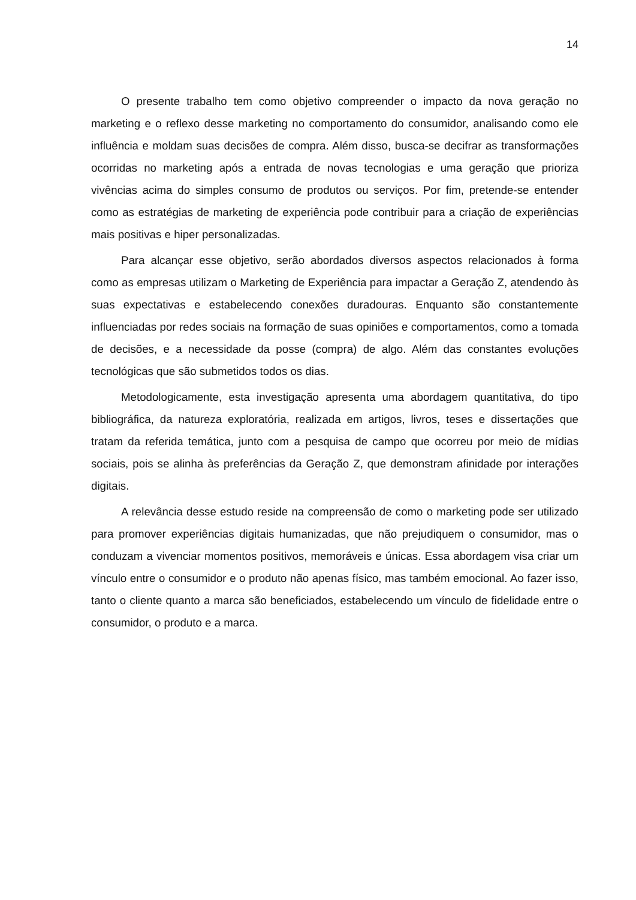14
O presente trabalho tem como objetivo compreender o impacto da nova geração no marketing e o reflexo desse marketing no comportamento do consumidor, analisando como ele influência e moldam suas decisões de compra. Além disso, busca-se decifrar as transformações ocorridas no marketing após a entrada de novas tecnologias e uma geração que prioriza vivências acima do simples consumo de produtos ou serviços. Por fim, pretende-se entender como as estratégias de marketing de experiência pode contribuir para a criação de experiências mais positivas e hiper personalizadas.
Para alcançar esse objetivo, serão abordados diversos aspectos relacionados à forma como as empresas utilizam o Marketing de Experiência para impactar a Geração Z, atendendo às suas expectativas e estabelecendo conexões duradouras. Enquanto são constantemente influenciadas por redes sociais na formação de suas opiniões e comportamentos, como a tomada de decisões, e a necessidade da posse (compra) de algo. Além das constantes evoluções tecnológicas que são submetidos todos os dias.
Metodologicamente, esta investigação apresenta uma abordagem quantitativa, do tipo bibliográfica, da natureza exploratória, realizada em artigos, livros, teses e dissertações que tratam da referida temática, junto com a pesquisa de campo que ocorreu por meio de mídias sociais, pois se alinha às preferências da Geração Z, que demonstram afinidade por interações digitais.
A relevância desse estudo reside na compreensão de como o marketing pode ser utilizado para promover experiências digitais humanizadas, que não prejudiquem o consumidor, mas o conduzam a vivenciar momentos positivos, memoráveis e únicas. Essa abordagem visa criar um vínculo entre o consumidor e o produto não apenas físico, mas também emocional. Ao fazer isso, tanto o cliente quanto a marca são beneficiados, estabelecendo um vínculo de fidelidade entre o consumidor, o produto e a marca.